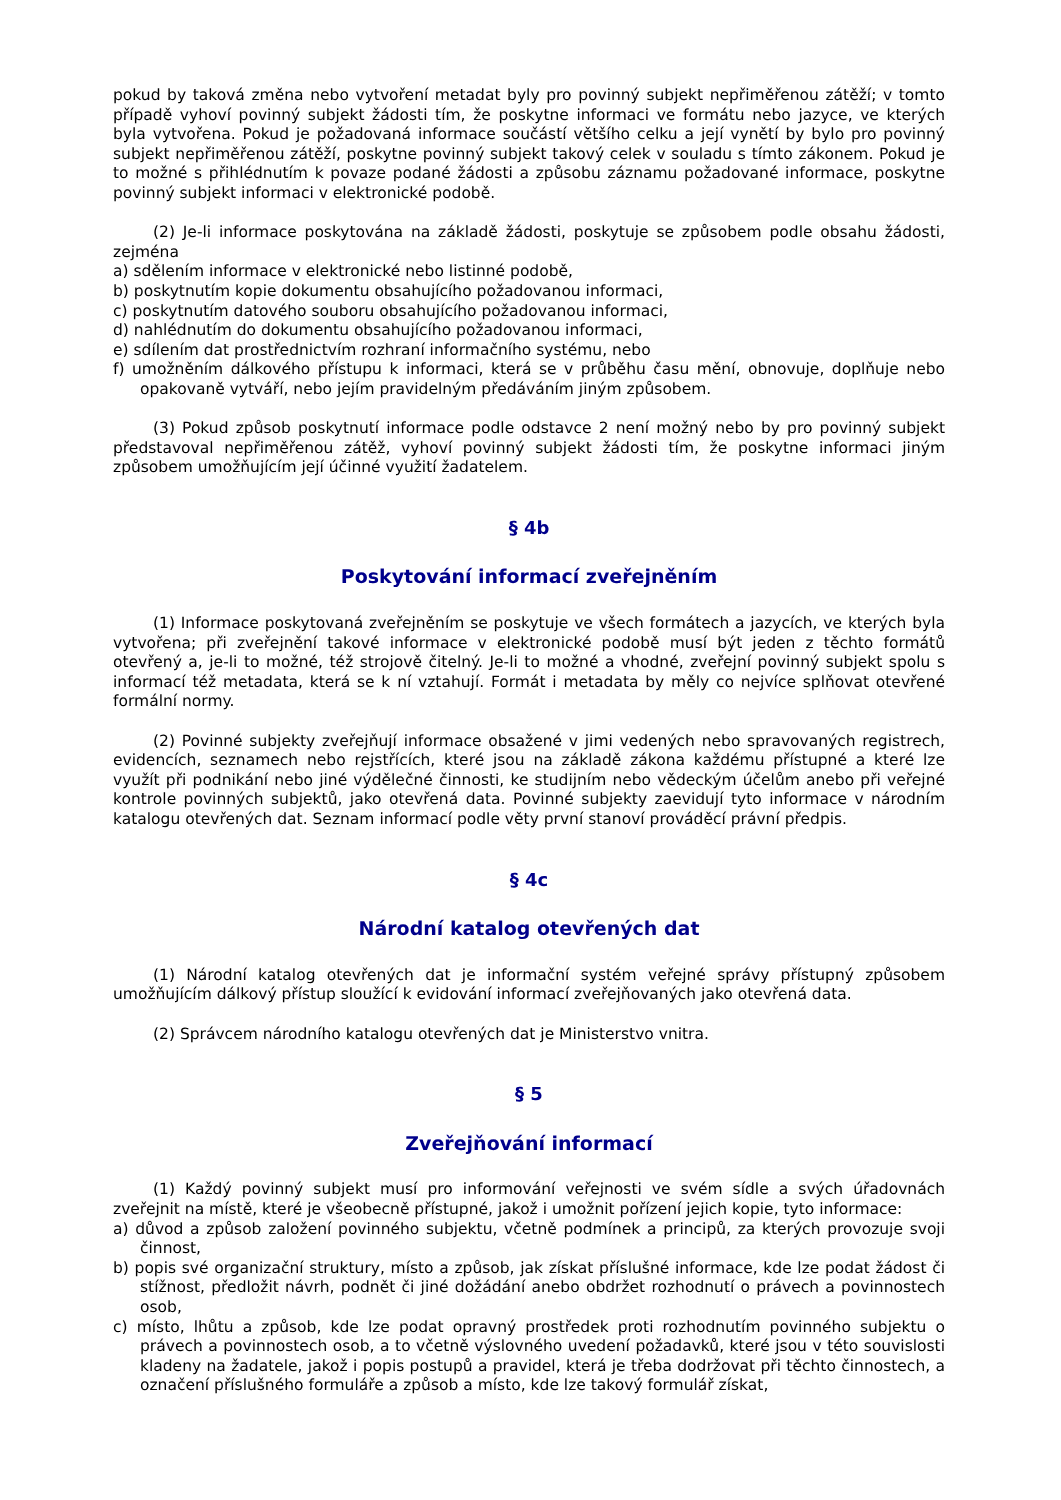pokud by taková změna nebo vytvoření metadat byly pro povinný subjekt nepřiměřenou zátěží; v tomto případě vyhoví povinný subjekt žádosti tím, že poskytne informaci ve formátu nebo jazyce, ve kterých byla vytvořena. Pokud je požadovaná informace součástí většího celku a její vynětí by bylo pro povinný subjekt nepřiměřenou zátěží, poskytne povinný subjekt takový celek v souladu s tímto zákonem. Pokud je to možné s přihlédnutím k povaze podané žádosti a způsobu záznamu požadované informace, poskytne povinný subjekt informaci v elektronické podobě.
(2) Je-li informace poskytována na základě žádosti, poskytuje se způsobem podle obsahu žádosti, zejména
a) sdělením informace v elektronické nebo listinné podobě,
b) poskytnutím kopie dokumentu obsahujícího požadovanou informaci,
c) poskytnutím datového souboru obsahujícího požadovanou informaci,
d) nahlédnutím do dokumentu obsahujícího požadovanou informaci,
e) sdílením dat prostřednictvím rozhraní informačního systému, nebo
f) umožněním dálkového přístupu k informaci, která se v průběhu času mění, obnovuje, doplňuje nebo opakovaně vytváří, nebo jejím pravidelným předáváním jiným způsobem.
(3) Pokud způsob poskytnutí informace podle odstavce 2 není možný nebo by pro povinný subjekt představoval nepřiměřenou zátěž, vyhoví povinný subjekt žádosti tím, že poskytne informaci jiným způsobem umožňujícím její účinné využití žadatelem.
§ 4b
Poskytování informací zveřejněním
(1) Informace poskytovaná zveřejněním se poskytuje ve všech formátech a jazycích, ve kterých byla vytvořena; při zveřejnění takové informace v elektronické podobě musí být jeden z těchto formátů otevřený a, je-li to možné, též strojově čitelný. Je-li to možné a vhodné, zveřejní povinný subjekt spolu s informací též metadata, která se k ní vztahují. Formát i metadata by měly co nejvíce splňovat otevřené formální normy.
(2) Povinné subjekty zveřejňují informace obsažené v jimi vedených nebo spravovaných registrech, evidencích, seznamech nebo rejstřících, které jsou na základě zákona každému přístupné a které lze využít při podnikání nebo jiné výdělečné činnosti, ke studijním nebo vědeckým účelům anebo při veřejné kontrole povinných subjektů, jako otevřená data. Povinné subjekty zaevidují tyto informace v národním katalogu otevřených dat. Seznam informací podle věty první stanoví prováděcí právní předpis.
§ 4c
Národní katalog otevřených dat
(1) Národní katalog otevřených dat je informační systém veřejné správy přístupný způsobem umožňujícím dálkový přístup sloužící k evidování informací zveřejňovaných jako otevřená data.
(2) Správcem národního katalogu otevřených dat je Ministerstvo vnitra.
§ 5
Zveřejňování informací
(1) Každý povinný subjekt musí pro informování veřejnosti ve svém sídle a svých úřadovnách zveřejnit na místě, které je všeobecně přístupné, jakož i umožnit pořízení jejich kopie, tyto informace:
a) důvod a způsob založení povinného subjektu, včetně podmínek a principů, za kterých provozuje svoji činnost,
b) popis své organizační struktury, místo a způsob, jak získat příslušné informace, kde lze podat žádost či stížnost, předložit návrh, podnět či jiné dožádání anebo obdržet rozhodnutí o právech a povinnostech osob,
c) místo, lhůtu a způsob, kde lze podat opravný prostředek proti rozhodnutím povinného subjektu o právech a povinnostech osob, a to včetně výslovného uvedení požadavků, které jsou v této souvislosti kladeny na žadatele, jakož i popis postupů a pravidel, která je třeba dodržovat při těchto činnostech, a označení příslušného formuláře a způsob a místo, kde lze takový formulář získat,